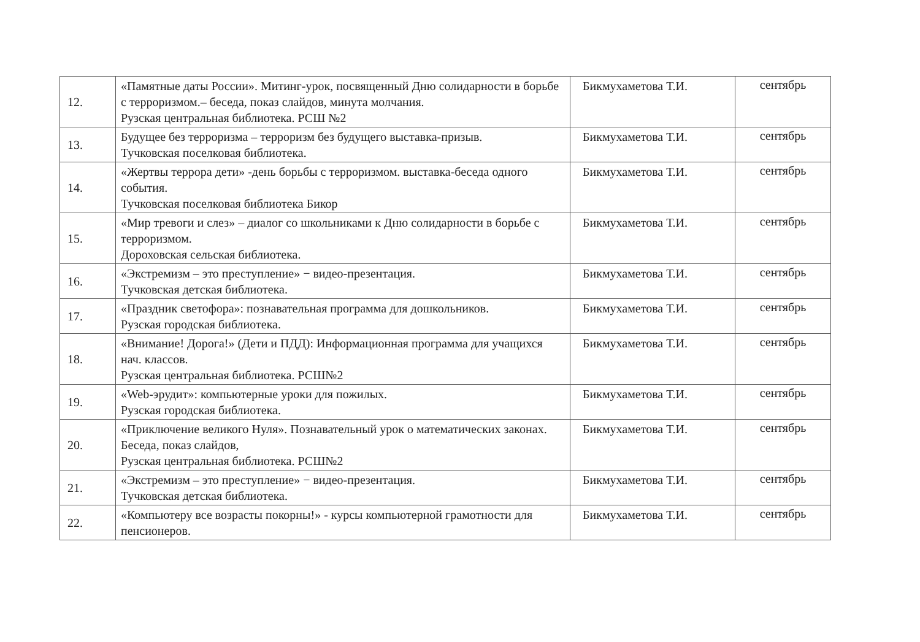| 12. | «Памятные даты России». Митинг-урок, посвященный Дню солидарности в борьбе с терроризмом.– беседа, показ слайдов, минута молчания. Рузская центральная библиотека. РСШ №2 | Бикмухаметова Т.И. | сентябрь |
| 13. | Будущее без терроризма – терроризм без будущего выставка-призыв. Тучковская поселковая библиотека. | Бикмухаметова Т.И. | сентябрь |
| 14. | «Жертвы террора дети» -день борьбы с терроризмом. выставка-беседа одного события. Тучковская поселковая библиотека Бикор | Бикмухаметова Т.И. | сентябрь |
| 15. | «Мир тревоги и слез» – диалог со школьниками к Дню солидарности в борьбе с терроризмом. Дороховская сельская библиотека. | Бикмухаметова Т.И. | сентябрь |
| 16. | «Экстремизм – это преступление» − видео-презентация. Тучковская детская библиотека. | Бикмухаметова Т.И. | сентябрь |
| 17. | «Праздник светофора»: познавательная программа для дошкольников. Рузская городская библиотека. | Бикмухаметова Т.И. | сентябрь |
| 18. | «Внимание! Дорога!» (Дети и ПДД): Информационная программа для учащихся нач. классов. Рузская центральная библиотека. РСШ№2 | Бикмухаметова Т.И. | сентябрь |
| 19. | «Web-эрудит»: компьютерные уроки для пожилых. Рузская городская библиотека. | Бикмухаметова Т.И. | сентябрь |
| 20. | «Приключение великого Нуля». Познавательный урок о математических законах. Беседа, показ слайдов, Рузская центральная библиотека. РСШ№2 | Бикмухаметова Т.И. | сентябрь |
| 21. | «Экстремизм – это преступление» − видео-презентация. Тучковская детская библиотека. | Бикмухаметова Т.И. | сентябрь |
| 22. | «Компьютеру все возрасты покорны!» - курсы компьютерной грамотности для пенсионеров. | Бикмухаметова Т.И. | сентябрь |